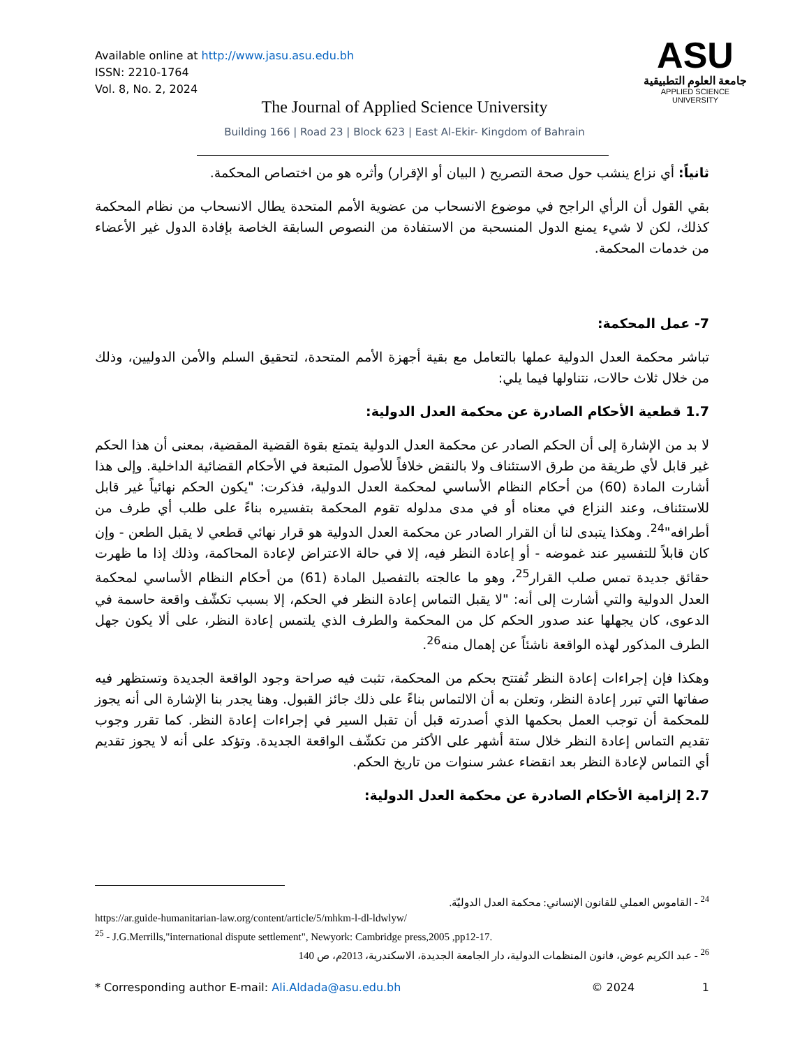Available online at http://www.jasu.asu.edu.bh
ISSN: 2210-1764
Vol. 8, No. 2, 2024
ASU
جامعة العلوم التطبيقية
APPLIED SCIENCE UNIVERSITY
The Journal of Applied Science University
Building 166 | Road 23 | Block 623 | East Al-Ekir- Kingdom of Bahrain
ثانياً: أي نزاع ينشب حول صحة التصريح ( البيان أو الإقرار) وأثره هو من اختصاص المحكمة.
بقي القول أن الرأي الراجح في موضوع الانسحاب من عضوية الأمم المتحدة يطال الانسحاب من نظام المحكمة كذلك، لكن لا شيء يمنع الدول المنسحبة من الاستفادة من النصوص السابقة الخاصة بإفادة الدول غير الأعضاء من خدمات المحكمة.
7- عمل المحكمة:
تباشر محكمة العدل الدولية عملها بالتعامل مع بقية أجهزة الأمم المتحدة، لتحقيق السلم والأمن الدوليين، وذلك من خلال ثلاث حالات، نتناولها فيما يلي:
1.7 قطعية الأحكام الصادرة عن محكمة العدل الدولية:
لا بد من الإشارة إلى أن الحكم الصادر عن محكمة العدل الدولية يتمتع بقوة القضية المقضية، بمعنى أن هذا الحكم غير قابل لأي طريقة من طرق الاستئناف ولا بالنقض خلافاً للأصول المتبعة في الأحكام القضائية الداخلية. وإلى هذا أشارت المادة (60) من أحكام النظام الأساسي لمحكمة العدل الدولية، فذكرت: "يكون الحكم نهائياً غير قابل للاستئناف، وعند النزاع في معناه أو في مدى مدلوله تقوم المحكمة بتفسيره بناءً على طلب أي طرف من أطرافه"<sup>24</sup>. وهكذا يتبدى لنا أن القرار الصادر عن محكمة العدل الدولية هو قرار نهائي قطعي لا يقبل الطعن - وإن كان قابلاً للتفسير عند غموضه - أو إعادة النظر فيه، إلا في حالة الاعتراض لإعادة المحاكمة، وذلك إذا ما ظهرت حقائق جديدة تمس صلب القرار<sup>25</sup>، وهو ما عالجته بالتفصيل المادة (61) من أحكام النظام الأساسي لمحكمة العدل الدولية والتي أشارت إلى أنه: "لا يقبل التماس إعادة النظر في الحكم، إلا بسبب تكشّف واقعة حاسمة في الدعوى، كان يجهلها عند صدور الحكم كل من المحكمة والطرف الذي يلتمس إعادة النظر، على ألا يكون جهل الطرف المذكور لهذه الواقعة ناشئاً عن إهمال منه<sup>26</sup>.
وهكذا فإن إجراءات إعادة النظر تُفتتح بحكم من المحكمة، تثبت فيه صراحة وجود الواقعة الجديدة وتستظهر فيه صفاتها التي تبرر إعادة النظر، وتعلن به أن الالتماس بناءً على ذلك جائز القبول. وهنا يجدر بنا الإشارة الى أنه يجوز للمحكمة أن توجب العمل بحكمها الذي أصدرته قبل أن تقبل السير في إجراءات إعادة النظر. كما تقرر وجوب تقديم التماس إعادة النظر خلال ستة أشهر على الأكثر من تكشّف الواقعة الجديدة. وتؤكد على أنه لا يجوز تقديم أي التماس لإعادة النظر بعد انقضاء عشر سنوات من تاريخ الحكم.
2.7 إلزامية الأحكام الصادرة عن محكمة العدل الدولية:
<sup>24</sup> - القاموس العملي للقانون الإنساني: محكمة العدل الدوليّة.
https://ar.guide-humanitarian-law.org/content/article/5/mhkm-l-dl-ldwlyw/
<sup>25</sup> - J.G.Merrills,"international dispute settlement", Newyork: Cambridge press,2005 ,pp12-17.
<sup>26</sup> - عبد الكريم عوض، قانون المنظمات الدولية، دار الجامعة الجديدة، الاسكندرية، 2013م، ص 140
* Corresponding author E-mail: Ali.Aldada@asu.edu.bh © 2024 1